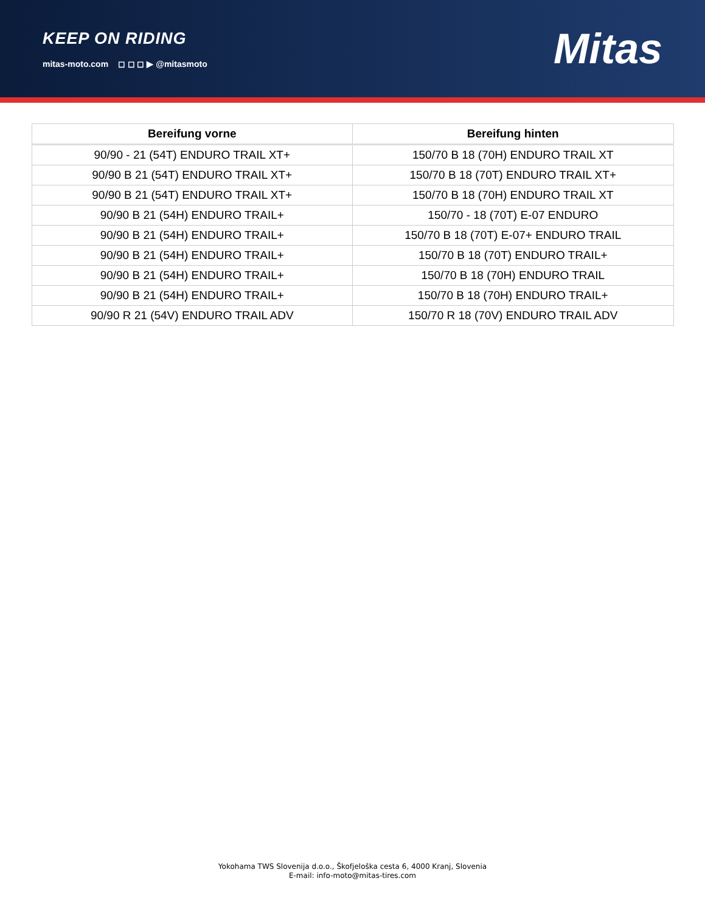KEEP ON RIDING
mitas-moto.com ◻ ◻ ◻ ▶ @mitasmoto
Mitas
| Bereifung vorne | Bereifung hinten |
| --- | --- |
| 90/90 - 21 (54T) ENDURO TRAIL XT+ | 150/70 B 18 (70H) ENDURO TRAIL XT |
| 90/90 B 21 (54T) ENDURO TRAIL XT+ | 150/70 B 18 (70T) ENDURO TRAIL XT+ |
| 90/90 B 21 (54T) ENDURO TRAIL XT+ | 150/70 B 18 (70H) ENDURO TRAIL XT |
| 90/90 B 21 (54H) ENDURO TRAIL+ | 150/70 - 18 (70T) E-07 ENDURO |
| 90/90 B 21 (54H) ENDURO TRAIL+ | 150/70 B 18 (70T) E-07+ ENDURO TRAIL |
| 90/90 B 21 (54H) ENDURO TRAIL+ | 150/70 B 18 (70T) ENDURO TRAIL+ |
| 90/90 B 21 (54H) ENDURO TRAIL+ | 150/70 B 18 (70H) ENDURO TRAIL |
| 90/90 B 21 (54H) ENDURO TRAIL+ | 150/70 B 18 (70H) ENDURO TRAIL+ |
| 90/90 R 21 (54V) ENDURO TRAIL ADV | 150/70 R 18 (70V) ENDURO TRAIL ADV |
Yokohama TWS Slovenija d.o.o., Škofjeloška cesta 6, 4000 Kranj, Slovenia
E-mail: info-moto@mitas-tires.com